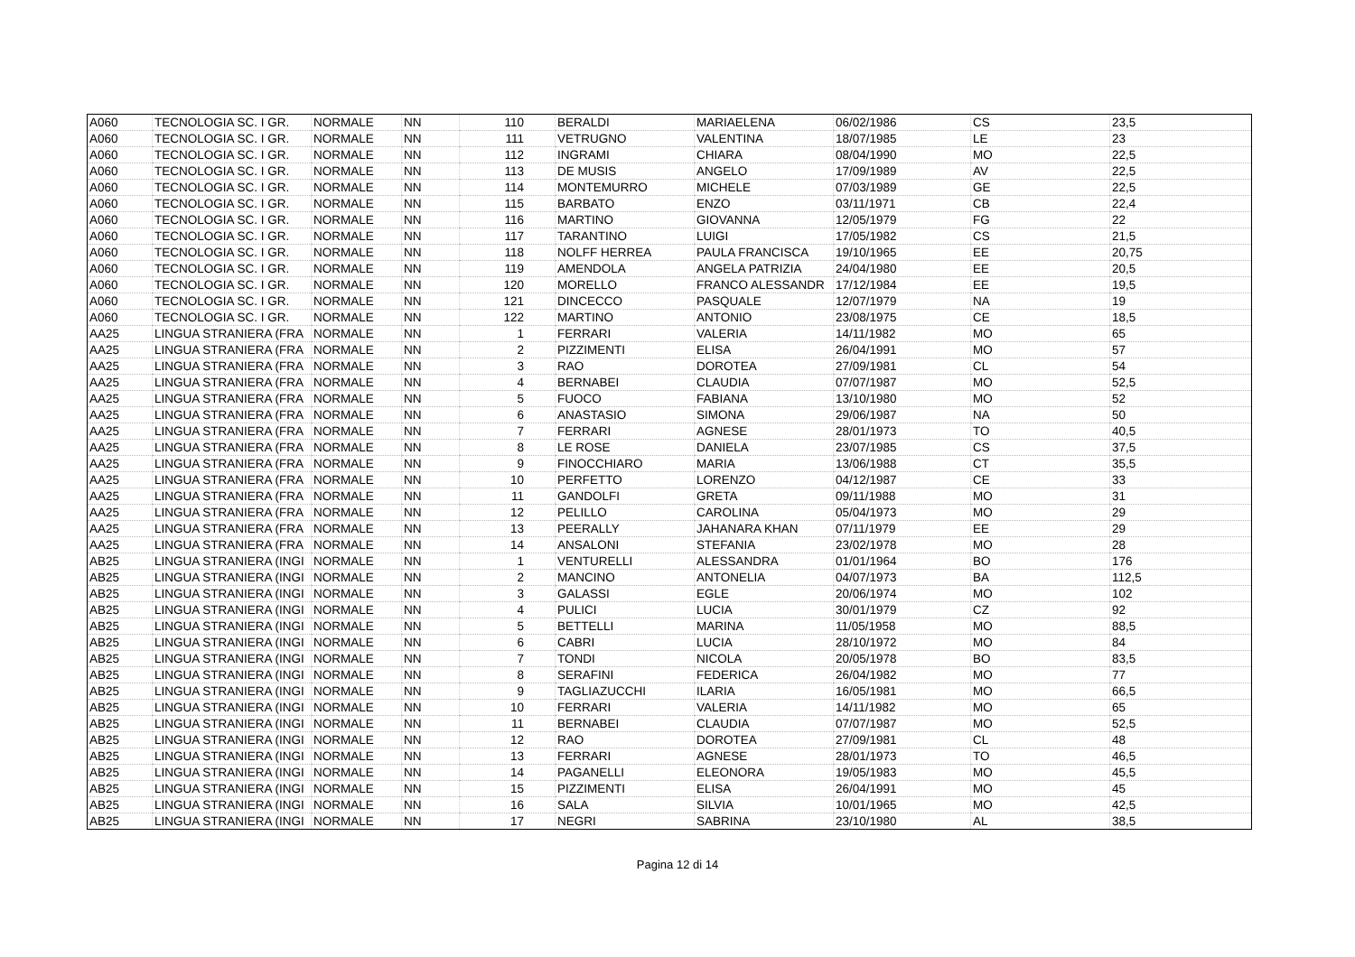| A060 | TECNOLOGIA SC. I GR. | NORMALE | NN | 110 | BERALDI | MARIAELENA | 06/02/1986 | CS | 23,5 |
| A060 | TECNOLOGIA SC. I GR. | NORMALE | NN | 111 | VETRUGNO | VALENTINA | 18/07/1985 | LE | 23 |
| A060 | TECNOLOGIA SC. I GR. | NORMALE | NN | 112 | INGRAMI | CHIARA | 08/04/1990 | MO | 22,5 |
| A060 | TECNOLOGIA SC. I GR. | NORMALE | NN | 113 | DE MUSIS | ANGELO | 17/09/1989 | AV | 22,5 |
| A060 | TECNOLOGIA SC. I GR. | NORMALE | NN | 114 | MONTEMURRO | MICHELE | 07/03/1989 | GE | 22,5 |
| A060 | TECNOLOGIA SC. I GR. | NORMALE | NN | 115 | BARBATO | ENZO | 03/11/1971 | CB | 22,4 |
| A060 | TECNOLOGIA SC. I GR. | NORMALE | NN | 116 | MARTINO | GIOVANNA | 12/05/1979 | FG | 22 |
| A060 | TECNOLOGIA SC. I GR. | NORMALE | NN | 117 | TARANTINO | LUIGI | 17/05/1982 | CS | 21,5 |
| A060 | TECNOLOGIA SC. I GR. | NORMALE | NN | 118 | NOLFF HERREA | PAULA FRANCISCA | 19/10/1965 | EE | 20,75 |
| A060 | TECNOLOGIA SC. I GR. | NORMALE | NN | 119 | AMENDOLA | ANGELA PATRIZIA | 24/04/1980 | EE | 20,5 |
| A060 | TECNOLOGIA SC. I GR. | NORMALE | NN | 120 | MORELLO | FRANCO ALESSANDR | 17/12/1984 | EE | 19,5 |
| A060 | TECNOLOGIA SC. I GR. | NORMALE | NN | 121 | DINCECCO | PASQUALE | 12/07/1979 | NA | 19 |
| A060 | TECNOLOGIA SC. I GR. | NORMALE | NN | 122 | MARTINO | ANTONIO | 23/08/1975 | CE | 18,5 |
| AA25 | LINGUA STRANIERA (FRA | NORMALE | NN | 1 | FERRARI | VALERIA | 14/11/1982 | MO | 65 |
| AA25 | LINGUA STRANIERA (FRA | NORMALE | NN | 2 | PIZZIMENTI | ELISA | 26/04/1991 | MO | 57 |
| AA25 | LINGUA STRANIERA (FRA | NORMALE | NN | 3 | RAO | DOROTEA | 27/09/1981 | CL | 54 |
| AA25 | LINGUA STRANIERA (FRA | NORMALE | NN | 4 | BERNABEI | CLAUDIA | 07/07/1987 | MO | 52,5 |
| AA25 | LINGUA STRANIERA (FRA | NORMALE | NN | 5 | FUOCO | FABIANA | 13/10/1980 | MO | 52 |
| AA25 | LINGUA STRANIERA (FRA | NORMALE | NN | 6 | ANASTASIO | SIMONA | 29/06/1987 | NA | 50 |
| AA25 | LINGUA STRANIERA (FRA | NORMALE | NN | 7 | FERRARI | AGNESE | 28/01/1973 | TO | 40,5 |
| AA25 | LINGUA STRANIERA (FRA | NORMALE | NN | 8 | LE ROSE | DANIELA | 23/07/1985 | CS | 37,5 |
| AA25 | LINGUA STRANIERA (FRA | NORMALE | NN | 9 | FINOCCHIARO | MARIA | 13/06/1988 | CT | 35,5 |
| AA25 | LINGUA STRANIERA (FRA | NORMALE | NN | 10 | PERFETTO | LORENZO | 04/12/1987 | CE | 33 |
| AA25 | LINGUA STRANIERA (FRA | NORMALE | NN | 11 | GANDOLFI | GRETA | 09/11/1988 | MO | 31 |
| AA25 | LINGUA STRANIERA (FRA | NORMALE | NN | 12 | PELILLO | CAROLINA | 05/04/1973 | MO | 29 |
| AA25 | LINGUA STRANIERA (FRA | NORMALE | NN | 13 | PEERALLY | JAHANARA KHAN | 07/11/1979 | EE | 29 |
| AA25 | LINGUA STRANIERA (FRA | NORMALE | NN | 14 | ANSALONI | STEFANIA | 23/02/1978 | MO | 28 |
| AB25 | LINGUA STRANIERA (INGI | NORMALE | NN | 1 | VENTURELLI | ALESSANDRA | 01/01/1964 | BO | 176 |
| AB25 | LINGUA STRANIERA (INGI | NORMALE | NN | 2 | MANCINO | ANTONELIA | 04/07/1973 | BA | 112,5 |
| AB25 | LINGUA STRANIERA (INGI | NORMALE | NN | 3 | GALASSI | EGLE | 20/06/1974 | MO | 102 |
| AB25 | LINGUA STRANIERA (INGI | NORMALE | NN | 4 | PULICI | LUCIA | 30/01/1979 | CZ | 92 |
| AB25 | LINGUA STRANIERA (INGI | NORMALE | NN | 5 | BETTELLI | MARINA | 11/05/1958 | MO | 88,5 |
| AB25 | LINGUA STRANIERA (INGI | NORMALE | NN | 6 | CABRI | LUCIA | 28/10/1972 | MO | 84 |
| AB25 | LINGUA STRANIERA (INGI | NORMALE | NN | 7 | TONDI | NICOLA | 20/05/1978 | BO | 83,5 |
| AB25 | LINGUA STRANIERA (INGI | NORMALE | NN | 8 | SERAFINI | FEDERICA | 26/04/1982 | MO | 77 |
| AB25 | LINGUA STRANIERA (INGI | NORMALE | NN | 9 | TAGLIAZUCCHI | ILARIA | 16/05/1981 | MO | 66,5 |
| AB25 | LINGUA STRANIERA (INGI | NORMALE | NN | 10 | FERRARI | VALERIA | 14/11/1982 | MO | 65 |
| AB25 | LINGUA STRANIERA (INGI | NORMALE | NN | 11 | BERNABEI | CLAUDIA | 07/07/1987 | MO | 52,5 |
| AB25 | LINGUA STRANIERA (INGI | NORMALE | NN | 12 | RAO | DOROTEA | 27/09/1981 | CL | 48 |
| AB25 | LINGUA STRANIERA (INGI | NORMALE | NN | 13 | FERRARI | AGNESE | 28/01/1973 | TO | 46,5 |
| AB25 | LINGUA STRANIERA (INGI | NORMALE | NN | 14 | PAGANELLI | ELEONORA | 19/05/1983 | MO | 45,5 |
| AB25 | LINGUA STRANIERA (INGI | NORMALE | NN | 15 | PIZZIMENTI | ELISA | 26/04/1991 | MO | 45 |
| AB25 | LINGUA STRANIERA (INGI | NORMALE | NN | 16 | SALA | SILVIA | 10/01/1965 | MO | 42,5 |
| AB25 | LINGUA STRANIERA (INGI | NORMALE | NN | 17 | NEGRI | SABRINA | 23/10/1980 | AL | 38,5 |
Pagina 12 di 14